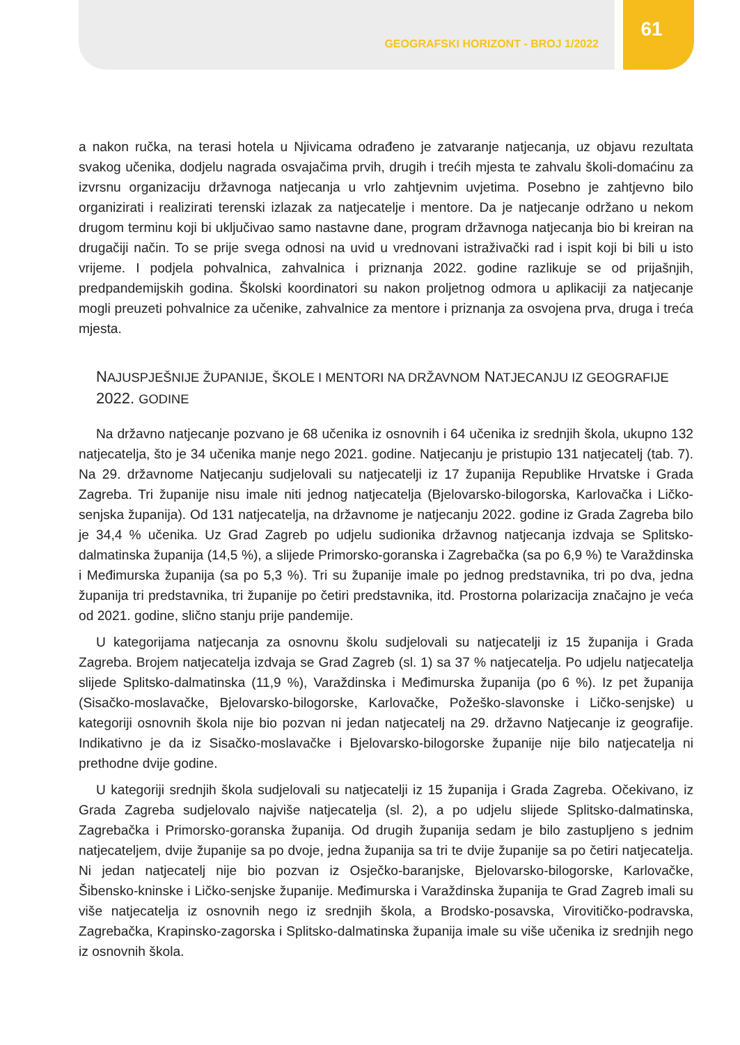GEOGRAFSKI HORIZONT - BROJ 1/2022
61
a nakon ručka, na terasi hotela u Njivicama odrađeno je zatvaranje natjecanja, uz objavu rezultata svakog učenika, dodjelu nagrada osvajačima prvih, drugih i trećih mjesta te zahvalu školi-domaćinu za izvrsnu organizaciju državnoga natjecanja u vrlo zahtjevnim uvjetima. Posebno je zahtjevno bilo organizirati i realizirati terenski izlazak za natjecatelje i mentore. Da je natjecanje održano u nekom drugom terminu koji bi uključivao samo nastavne dane, program državnoga natjecanja bio bi kreiran na drugačiji način. To se prije svega odnosi na uvid u vrednovani istraživački rad i ispit koji bi bili u isto vrijeme. I podjela pohvalnica, zahvalnica i priznanja 2022. godine razlikuje se od prijašnjih, predpandemijskih godina. Školski koordinatori su nakon proljetnog odmora u aplikaciji za natjecanje mogli preuzeti pohvalnice za učenike, zahvalnice za mentore i priznanja za osvojena prva, druga i treća mjesta.
NAJUSPJEŠNIJE ŽUPANIJE, ŠKOLE I MENTORI NA DRŽAVNOM NATJECANJU IZ GEOGRAFIJE 2022. GODINE
Na državno natjecanje pozvano je 68 učenika iz osnovnih i 64 učenika iz srednjih škola, ukupno 132 natjecatelja, što je 34 učenika manje nego 2021. godine. Natjecanju je pristupio 131 natjecatelj (tab. 7). Na 29. državnome Natjecanju sudjelovali su natjecatelji iz 17 županija Republike Hrvatske i Grada Zagreba. Tri županije nisu imale niti jednog natjecatelja (Bjelovarsko-bilogorska, Karlovačka i Ličko-senjska županija). Od 131 natjecatelja, na državnome je natjecanju 2022. godine iz Grada Zagreba bilo je 34,4 % učenika. Uz Grad Zagreb po udjelu sudionika državnog natjecanja izdvaja se Splitsko-dalmatinska županija (14,5 %), a slijede Primorsko-goranska i Zagrebačka (sa po 6,9 %) te Varaždinska i Međimurska županija (sa po 5,3 %). Tri su županije imale po jednog predstavnika, tri po dva, jedna županija tri predstavnika, tri županije po četiri predstavnika, itd. Prostorna polarizacija značajno je veća od 2021. godine, slično stanju prije pandemije.
U kategorijama natjecanja za osnovnu školu sudjelovali su natjecatelji iz 15 županija i Grada Zagreba. Brojem natjecatelja izdvaja se Grad Zagreb (sl. 1) sa 37 % natjecatelja. Po udjelu natjecatelja slijede Splitsko-dalmatinska (11,9 %), Varaždinska i Međimurska županija (po 6 %). Iz pet županija (Sisačko-moslavačke, Bjelovarsko-bilogorske, Karlovačke, Požeško-slavonske i Ličko-senjske) u kategoriji osnovnih škola nije bio pozvan ni jedan natjecatelj na 29. državno Natjecanje iz geografije. Indikativno je da iz Sisačko-moslavačke i Bjelovarsko-bilogorske županije nije bilo natjecatelja ni prethodne dvije godine.
U kategoriji srednjih škola sudjelovali su natjecatelji iz 15 županija i Grada Zagreba. Očekivano, iz Grada Zagreba sudjelovalo najviše natjecatelja (sl. 2), a po udjelu slijede Splitsko-dalmatinska, Zagrebačka i Primorsko-goranska županija. Od drugih županija sedam je bilo zastupljeno s jednim natjecateljem, dvije županije sa po dvoje, jedna županija sa tri te dvije županije sa po četiri natjecatelja. Ni jedan natjecatelj nije bio pozvan iz Osječko-baranjske, Bjelovarsko-bilogorske, Karlovačke, Šibensko-kninske i Ličko-senjske županije. Međimurska i Varaždinska županija te Grad Zagreb imali su više natjecatelja iz osnovnih nego iz srednjih škola, a Brodsko-posavska, Virovitičko-podravska, Zagrebačka, Krapinsko-zagorska i Splitsko-dalmatinska županija imale su više učenika iz srednjih nego iz osnovnih škola.